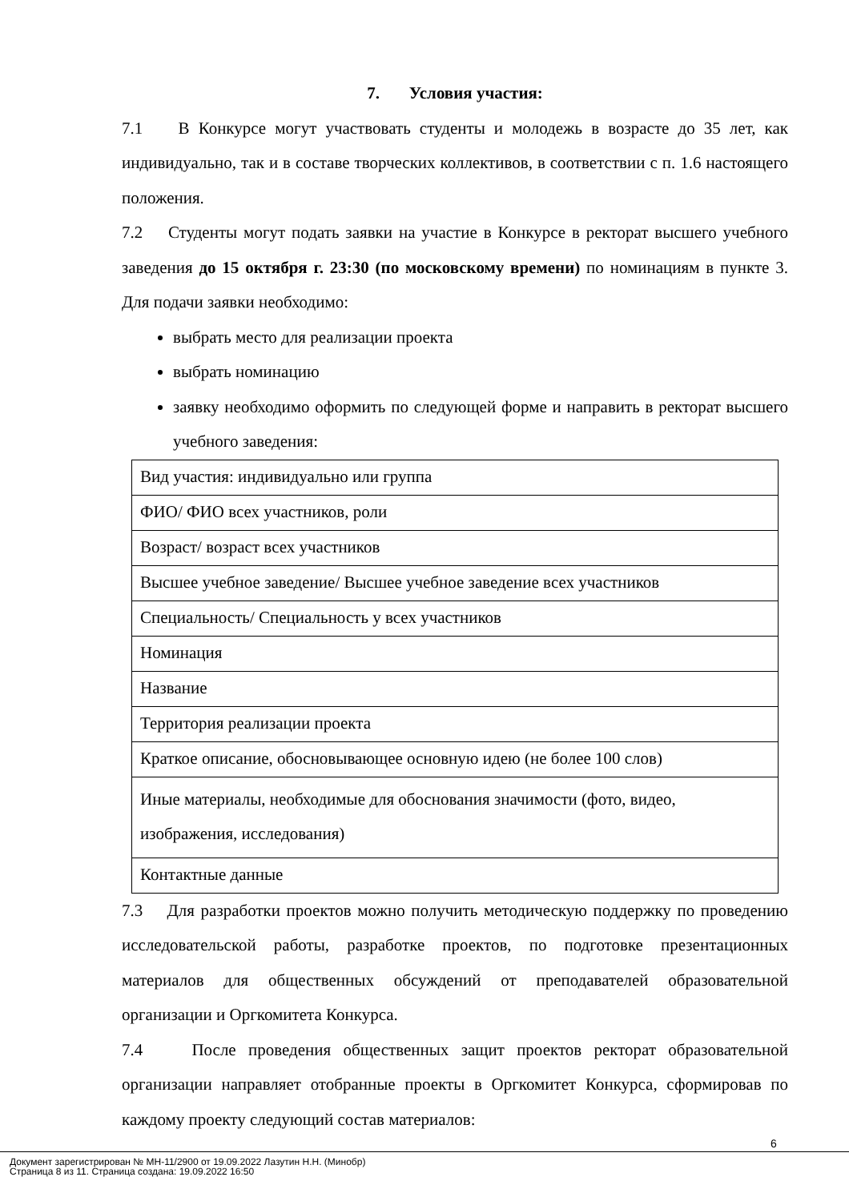7. Условия участия:
7.1 В Конкурсе могут участвовать студенты и молодежь в возрасте до 35 лет, как индивидуально, так и в составе творческих коллективов, в соответствии с п. 1.6 настоящего положения.
7.2 Студенты могут подать заявки на участие в Конкурсе в ректорат высшего учебного заведения до 15 октября г. 23:30 (по московскому времени) по номинациям в пункте 3. Для подачи заявки необходимо:
выбрать место для реализации проекта
выбрать номинацию
заявку необходимо оформить по следующей форме и направить в ректорат высшего учебного заведения:
| Вид участия: индивидуально или группа |
| ФИО/ ФИО всех участников, роли |
| Возраст/ возраст всех участников |
| Высшее учебное заведение/ Высшее учебное заведение всех участников |
| Специальность/ Специальность у всех участников |
| Номинация |
| Название |
| Территория реализации проекта |
| Краткое описание, обосновывающее основную идею (не более 100 слов) |
| Иные материалы, необходимые для обоснования значимости (фото, видео, изображения, исследования) |
| Контактные данные |
7.3 Для разработки проектов можно получить методическую поддержку по проведению исследовательской работы, разработке проектов, по подготовке презентационных материалов для общественных обсуждений от преподавателей образовательной организации и Оргкомитета Конкурса.
7.4 После проведения общественных защит проектов ректорат образовательной организации направляет отобранные проекты в Оргкомитет Конкурса, сформировав по каждому проекту следующий состав материалов:
6
Документ зарегистрирован № МН-11/2900 от 19.09.2022 Лазутин Н.Н. (Минобр)
Страница 8 из 11. Страница создана: 19.09.2022 16:50